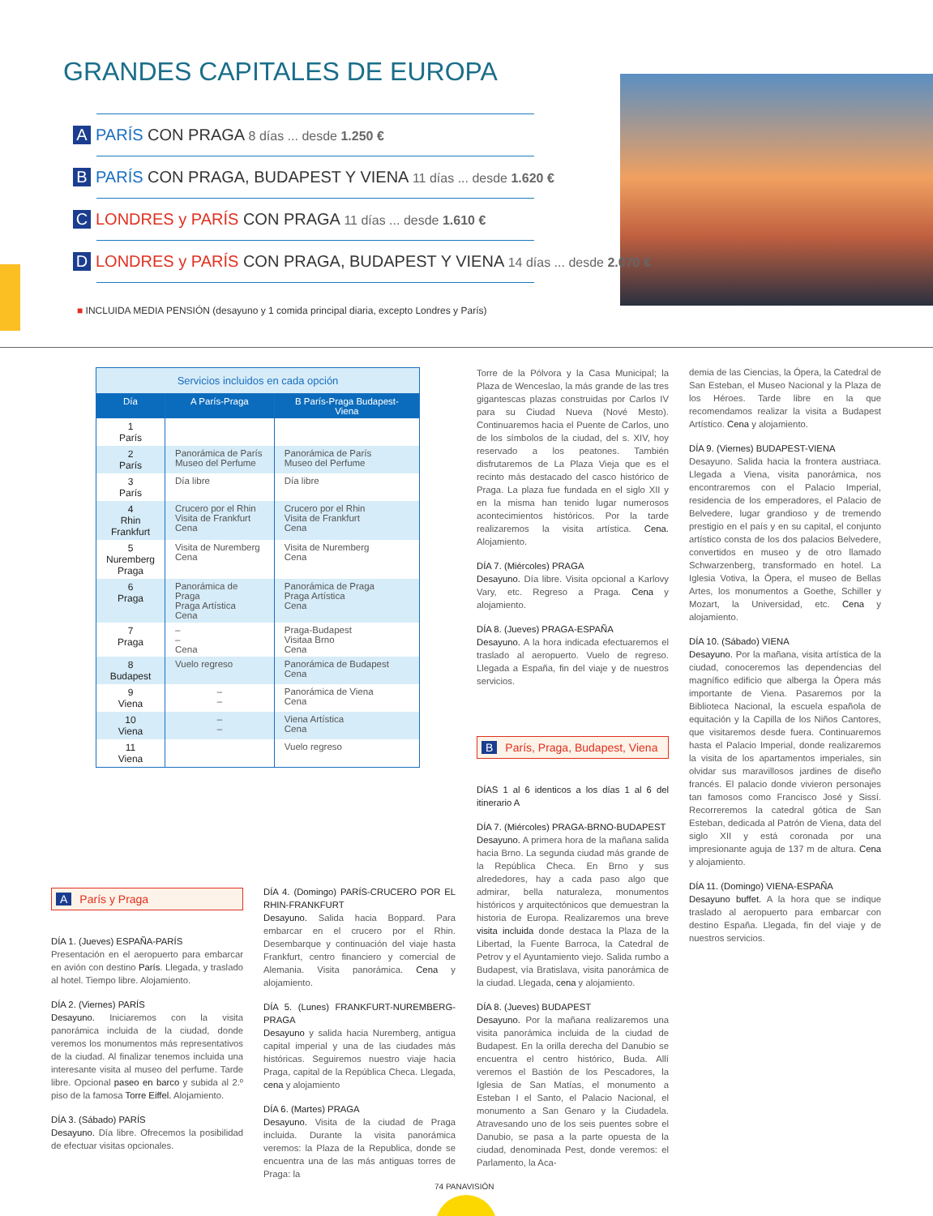GRANDES CAPITALES DE EUROPA
A PARÍS CON PRAGA 8 días ... desde 1.250 €
B PARÍS CON PRAGA, BUDAPEST Y VIENA 11 días ... desde 1.620 €
C LONDRES y PARÍS CON PRAGA 11 días ... desde 1.610 €
D LONDRES y PARÍS CON PRAGA, BUDAPEST Y VIENA 14 días ... desde 2.070 €
■ INCLUIDA MEDIA PENSIÓN (desayuno y 1 comida principal diaria, excepto Londres y París)
| Servicios incluidos en cada opción | | |
| Día | A París-Praga | B París-Praga Budapest-Viena |
| 1 París | | |
| 2 París | Panorámica de París Museo del Perfume | Panorámica de París Museo del Perfume |
| 3 París | Día libre | Día libre |
| 4 Rhin Frankfurt | Crucero por el Rhin Visita de Frankfurt Cena | Crucero por el Rhin Visita de Frankfurt Cena |
| 5 Nuremberg Praga | Visita de Nuremberg Cena | Visita de Nuremberg Cena |
| 6 Praga | Panorámica de Praga Praga Artística Cena | Panorámica de Praga Praga Artística Cena |
| 7 Praga | – – Cena | Praga-Budapest Visitaa Brno Cena |
| 8 Budapest | Vuelo regreso | Panorámica de Budapest Cena |
| 9 Viena | – – | Panorámica de Viena Cena |
| 10 Viena | – – | Viena Artística Cena |
| 11 Viena | | Vuelo regreso |
A París y Praga
DÍA 1. (Jueves) ESPAÑA-PARÍS
Presentación en el aeropuerto para embarcar en avión con destino París. Llegada, y traslado al hotel. Tiempo libre. Alojamiento.
DÍA 2. (Viernes) PARÍS
Desayuno. Iniciaremos con la visita panorámica incluida de la ciudad, donde veremos los monumentos más representativos de la ciudad. Al finalizar tenemos incluida una interesante visita al museo del perfume. Tarde libre. Opcional paseo en barco y subida al 2.º piso de la famosa Torre Eiffel. Alojamiento.
DÍA 3. (Sábado) PARÍS
Desayuno. Día libre. Ofrecemos la posibilidad de efectuar visitas opcionales.
DÍA 4. (Domingo) PARÍS-CRUCERO POR EL RHIN-FRANKFURT
Desayuno. Salida hacia Boppard. Para embarcar en el crucero por el Rhin. Desembarque y continuación del viaje hasta Frankfurt, centro financiero y comercial de Alemania. Visita panorámica. Cena y alojamiento.
DÍA 5. (Lunes) FRANKFURT-NUREMBERG-PRAGA
Desayuno y salida hacia Nuremberg, antigua capital imperial y una de las ciudades más históricas. Seguiremos nuestro viaje hacia Praga, capital de la República Checa. Llegada, cena y alojamiento
DÍA 6. (Martes) PRAGA
Desayuno. Visita de la ciudad de Praga incluida. Durante la visita panorámica veremos: la Plaza de la Republica, donde se encuentra una de las más antiguas torres de Praga: la
Torre de la Pólvora y la Casa Municipal; la Plaza de Wenceslao, la más grande de las tres gigantescas plazas construidas por Carlos IV para su Ciudad Nueva (Nové Mesto). Continuaremos hacia el Puente de Carlos, uno de los símbolos de la ciudad, del s. XIV, hoy reservado a los peatones. También disfrutaremos de La Plaza Vieja que es el recinto más destacado del casco histórico de Praga. La plaza fue fundada en el siglo XII y en la misma han tenido lugar numerosos acontecimientos históricos. Por la tarde realizaremos la visita artística. Cena. Alojamiento.
DÍA 7. (Miércoles) PRAGA
Desayuno. Día libre. Visita opcional a Karlovy Vary, etc. Regreso a Praga. Cena y alojamiento.
DÍA 8. (Jueves) PRAGA-ESPAÑA
Desayuno. A la hora indicada efectuaremos el traslado al aeropuerto. Vuelo de regreso. Llegada a España, fin del viaje y de nuestros servicios.
B París, Praga, Budapest, Viena
DÍAS 1 al 6 identicos a los días 1 al 6 del itinerario A
DÍA 7. (Miércoles) PRAGA-BRNO-BUDAPEST
Desayuno. A primera hora de la mañana salida hacia Brno. La segunda ciudad más grande de la República Checa. En Brno y sus alrededores, hay a cada paso algo que admirar, bella naturaleza, monumentos históricos y arquitectónicos que demuestran la historia de Europa. Realizaremos una breve visita incluida donde destaca la Plaza de la Libertad, la Fuente Barroca, la Catedral de Petrov y el Ayuntamiento viejo. Salida rumbo a Budapest, vía Bratislava, visita panorámica de la ciudad. Llegada, cena y alojamiento.
DÍA 8. (Jueves) BUDAPEST
Desayuno. Por la mañana realizaremos una visita panorámica incluida de la ciudad de Budapest. En la orilla derecha del Danubio se encuentra el centro histórico, Buda. Allí veremos el Bastión de los Pescadores, la Iglesia de San Matías, el monumento a Esteban I el Santo, el Palacio Nacional, el monumento a San Genaro y la Ciudadela. Atravesando uno de los seis puentes sobre el Danubio, se pasa a la parte opuesta de la ciudad, denominada Pest, donde veremos: el Parlamento, la Aca-
demia de las Ciencias, la Ópera, la Catedral de San Esteban, el Museo Nacional y la Plaza de los Héroes. Tarde libre en la que recomendamos realizar la visita a Budapest Artístico. Cena y alojamiento.
DÍA 9. (Viernes) BUDAPEST-VIENA
Desayuno. Salida hacia la frontera austriaca. Llegada a Viena, visita panorámica, nos encontraremos con el Palacio Imperial, residencia de los emperadores, el Palacio de Belvedere, lugar grandioso y de tremendo prestigio en el país y en su capital, el conjunto artístico consta de los dos palacios Belvedere, convertidos en museo y de otro llamado Schwarzenberg, transformado en hotel. La Iglesia Votiva, la Ópera, el museo de Bellas Artes, los monumentos a Goethe, Schiller y Mozart, la Universidad, etc. Cena y alojamiento.
DÍA 10. (Sábado) VIENA
Desayuno. Por la mañana, visita artística de la ciudad, conoceremos las dependencias del magnífico edificio que alberga la Ópera más importante de Viena. Pasaremos por la Biblioteca Nacional, la escuela española de equitación y la Capilla de los Niños Cantores, que visitaremos desde fuera. Continuaremos hasta el Palacio Imperial, donde realizaremos la visita de los apartamentos imperiales, sin olvidar sus maravillosos jardines de diseño francés. El palacio donde vivieron personajes tan famosos como Francisco José y Sissí. Recorreremos la catedral gótica de San Esteban, dedicada al Patrón de Viena, data del siglo XII y está coronada por una impresionante aguja de 137 m de altura. Cena y alojamiento.
DÍA 11. (Domingo) VIENA-ESPAÑA
Desayuno buffet. A la hora que se indique traslado al aeropuerto para embarcar con destino España. Llegada, fin del viaje y de nuestros servicios.
74 PANAVISIÓN